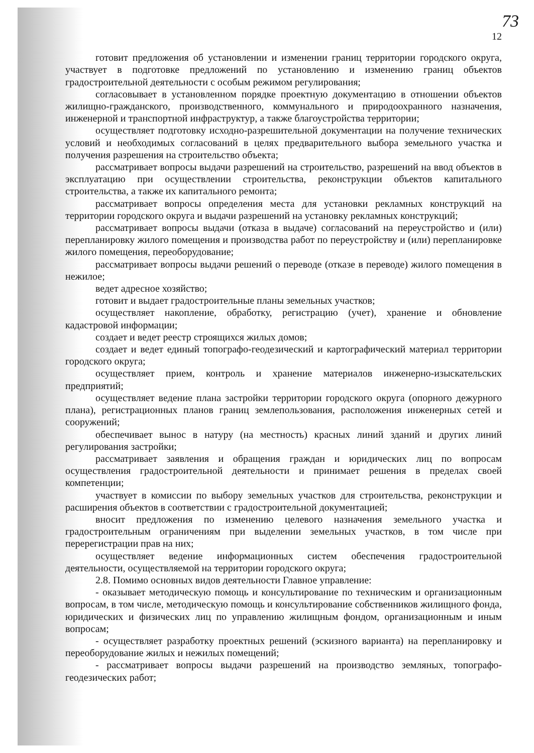73
12
готовит предложения об установлении и изменении границ территории городского округа, участвует в подготовке предложений по установлению и изменению границ объектов градостроительной деятельности с особым режимом регулирования;
согласовывает в установленном порядке проектную документацию в отношении объектов жилищно-гражданского, производственного, коммунального и природоохранного назначения, инженерной и транспортной инфраструктур, а также благоустройства территории;
осуществляет подготовку исходно-разрешительной документации на получение технических условий и необходимых согласований в целях предварительного выбора земельного участка и получения разрешения на строительство объекта;
рассматривает вопросы выдачи разрешений на строительство, разрешений на ввод объектов в эксплуатацию при осуществлении строительства, реконструкции объектов капитального строительства, а также их капитального ремонта;
рассматривает вопросы определения места для установки рекламных конструкций на территории городского округа и выдачи разрешений на установку рекламных конструкций;
рассматривает вопросы выдачи (отказа в выдаче) согласований на переустройство и (или) перепланировку жилого помещения и производства работ по переустройству и (или) перепланировке жилого помещения, переоборудование;
рассматривает вопросы выдачи решений о переводе (отказе в переводе) жилого помещения в нежилое;
ведет адресное хозяйство;
готовит и выдает градостроительные планы земельных участков;
осуществляет накопление, обработку, регистрацию (учет), хранение и обновление кадастровой информации;
создает и ведет реестр строящихся жилых домов;
создает и ведет единый топографо-геодезический и картографический материал территории городского округа;
осуществляет прием, контроль и хранение материалов инженерно-изыскательских предприятий;
осуществляет ведение плана застройки территории городского округа (опорного дежурного плана), регистрационных планов границ землепользования, расположения инженерных сетей и сооружений;
обеспечивает вынос в натуру (на местность) красных линий зданий и других линий регулирования застройки;
рассматривает заявления и обращения граждан и юридических лиц по вопросам осуществления градостроительной деятельности и принимает решения в пределах своей компетенции;
участвует в комиссии по выбору земельных участков для строительства, реконструкции и расширения объектов в соответствии с градостроительной документацией;
вносит предложения по изменению целевого назначения земельного участка и градостроительным ограничениям при выделении земельных участков, в том числе при перерегистрации прав на них;
осуществляет ведение информационных систем обеспечения градостроительной деятельности, осуществляемой на территории городского округа;
2.8. Помимо основных видов деятельности Главное управление:
- оказывает методическую помощь и консультирование по техническим и организационным вопросам, в том числе, методическую помощь и консультирование собственников жилищного фонда, юридических и физических лиц по управлению жилищным фондом, организационным и иным вопросам;
- осуществляет разработку проектных решений (эскизного варианта) на перепланировку и переоборудование жилых и нежилых помещений;
- рассматривает вопросы выдачи разрешений на производство земляных, топографо-геодезических работ;